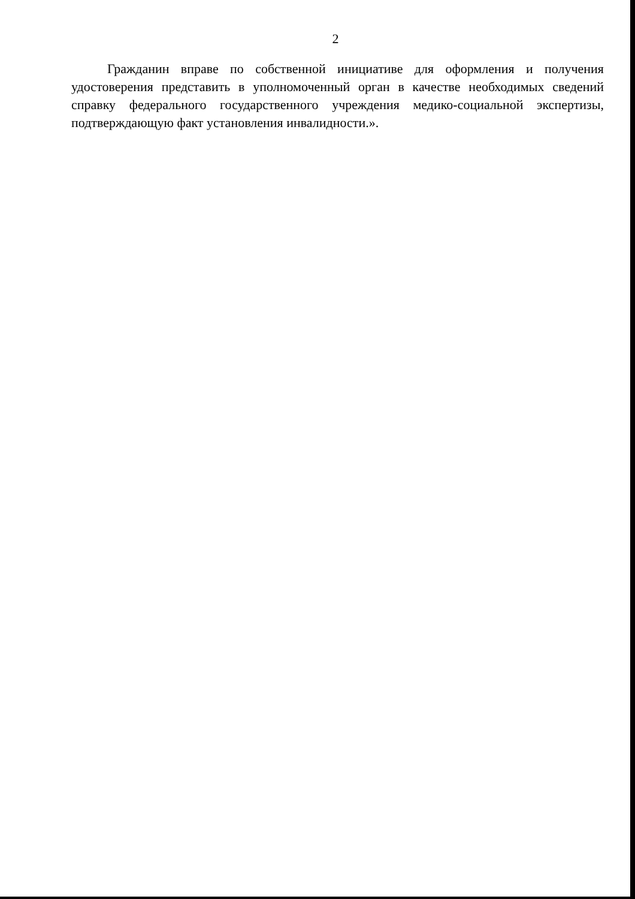2
Гражданин вправе по собственной инициативе для оформления и получения удостоверения представить в уполномоченный орган в качестве необходимых сведений справку федерального государственного учреждения медико-социальной экспертизы, подтверждающую факт установления инвалидности.».